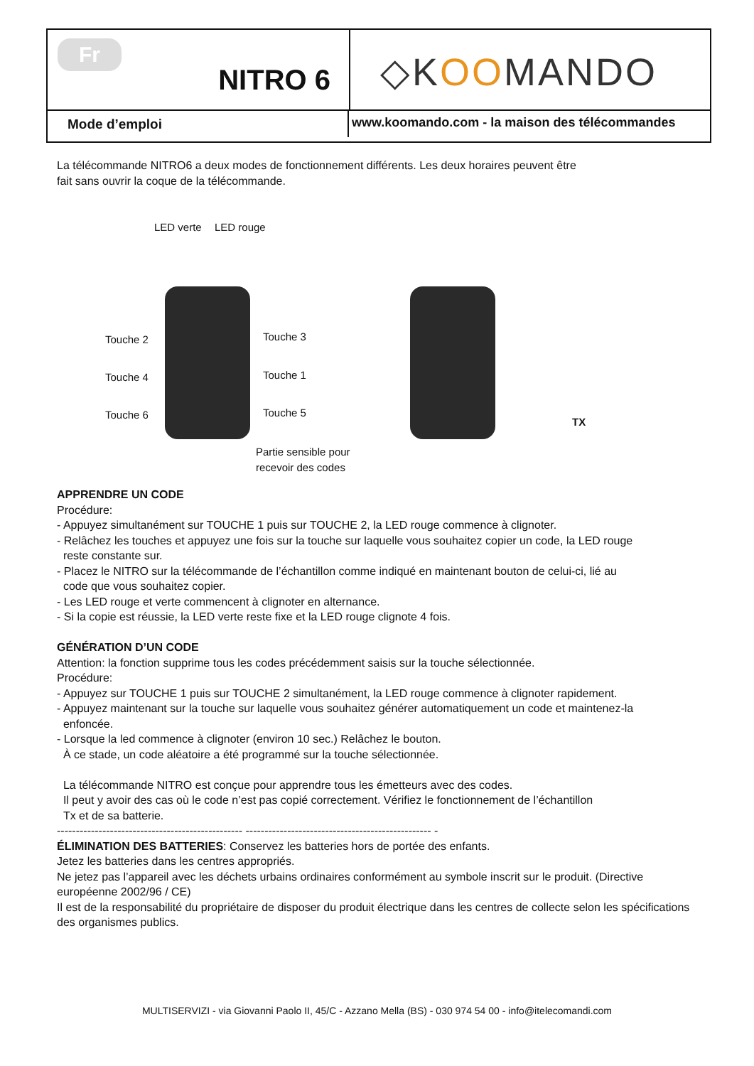Fr
NITRO 6
◇KOOMANDO
Mode d’emploi www.koomando.com - la maison des télécommandes
La télécommande NITRO6 a deux modes de fonctionnement différents. Les deux horaires peuvent être
fait sans ouvrir la coque de la télécommande.
LED verte LED rouge
Touche 2 Touche 3
Touche 4 Touche 1
Touche 6 Touche 5
Partie sensible pour
recevoir des codes
TX
APPRENDRE UN CODE
Procédure:
- Appuyez simultanément sur TOUCHE 1 puis sur TOUCHE 2, la LED rouge commence à clignoter.
- Relâchez les touches et appuyez une fois sur la touche sur laquelle vous souhaitez copier un code, la LED rouge
reste constante sur.
- Placez le NITRO sur la télécommande de l’échantillon comme indiqué en maintenant bouton de celui-ci, lié au
code que vous souhaitez copier.
- Les LED rouge et verte commencent à clignoter en alternance.
- Si la copie est réussie, la LED verte reste fixe et la LED rouge clignote 4 fois.
GÉNÉRATION D’UN CODE
Attention: la fonction supprime tous les codes précédemment saisis sur la touche sélectionnée.
Procédure:
- Appuyez sur TOUCHE 1 puis sur TOUCHE 2 simultanément, la LED rouge commence à clignoter rapidement.
- Appuyez maintenant sur la touche sur laquelle vous souhaitez générer automatiquement un code et maintenez-la
enfoncée.
- Lorsque la led commence à clignoter (environ 10 sec.) Relâchez le bouton.
À ce stade, un code aléatoire a été programmé sur la touche sélectionnée.
La télécommande NITRO est conçue pour apprendre tous les émetteurs avec des codes.
Il peut y avoir des cas où le code n’est pas copié correctement. Vérifiez le fonctionnement de l’échantillon
Tx et de sa batterie.
------------------------------------------------- ------------------------------------------------- -
ÉLIMINATION DES BATTERIES: Conservez les batteries hors de portée des enfants.
Jetez les batteries dans les centres appropriés.
Ne jetez pas l’appareil avec les déchets urbains ordinaires conformément au symbole inscrit sur le produit. (Directive européenne 2002/96 / CE)
Il est de la responsabilité du propriétaire de disposer du produit électrique dans les centres de collecte selon les spécifications des organismes publics.
MULTISERVIZI - via Giovanni Paolo II, 45/C - Azzano Mella (BS) - 030 974 54 00 - info@itelecomandi.com